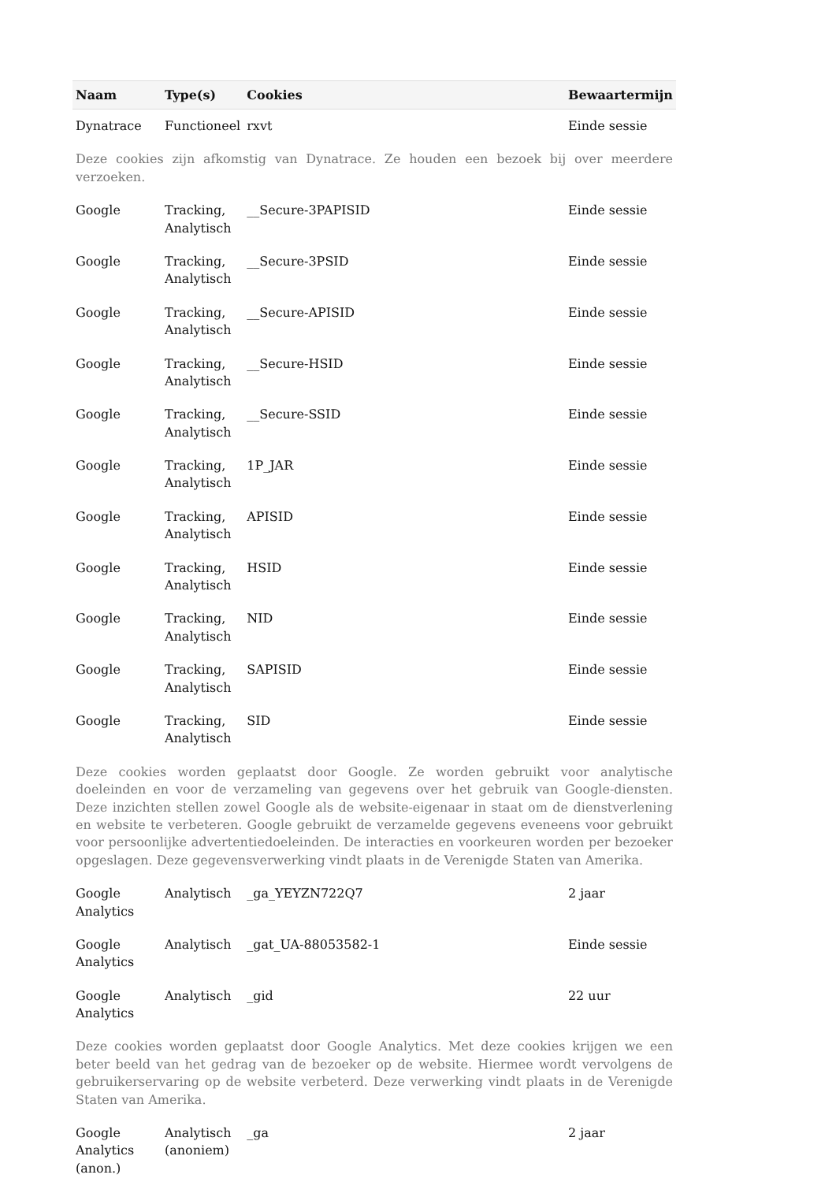| Naam | Type(s) | Cookies | Bewaartermijn |
| --- | --- | --- | --- |
| Dynatrace | Functioneel | rxvt | Einde sessie |
| Deze cookies zijn afkomstig van Dynatrace. Ze houden een bezoek bij over meerdere verzoeken. | | | |
| Google | Tracking, Analytisch | __Secure-3PAPISID | Einde sessie |
| Google | Tracking, Analytisch | __Secure-3PSID | Einde sessie |
| Google | Tracking, Analytisch | __Secure-APISID | Einde sessie |
| Google | Tracking, Analytisch | __Secure-HSID | Einde sessie |
| Google | Tracking, Analytisch | __Secure-SSID | Einde sessie |
| Google | Tracking, Analytisch | 1P_JAR | Einde sessie |
| Google | Tracking, Analytisch | APISID | Einde sessie |
| Google | Tracking, Analytisch | HSID | Einde sessie |
| Google | Tracking, Analytisch | NID | Einde sessie |
| Google | Tracking, Analytisch | SAPISID | Einde sessie |
| Google | Tracking, Analytisch | SID | Einde sessie |
| Deze cookies worden geplaatst door Google. Ze worden gebruikt voor analytische doeleinden en voor de verzameling van gegevens over het gebruik van Google-diensten. Deze inzichten stellen zowel Google als de website-eigenaar in staat om de dienstverlening en website te verbeteren. Google gebruikt de verzamelde gegevens eveneens voor gebruikt voor persoonlijke advertentiedoeleinden. De interacties en voorkeuren worden per bezoeker opgeslagen. Deze gegevensverwerking vindt plaats in de Verenigde Staten van Amerika. | | | |
| Google Analytics | Analytisch | _ga_YEYZN722Q7 | 2 jaar |
| Google Analytics | Analytisch | _gat_UA-88053582-1 | Einde sessie |
| Google Analytics | Analytisch | _gid | 22 uur |
| Deze cookies worden geplaatst door Google Analytics. Met deze cookies krijgen we een beter beeld van het gedrag van de bezoeker op de website. Hiermee wordt vervolgens de gebruikerservaring op de website verbeterd. Deze verwerking vindt plaats in de Verenigde Staten van Amerika. | | | |
| Google Analytics (anon.) | Analytisch (anoniem) | _ga | 2 jaar |